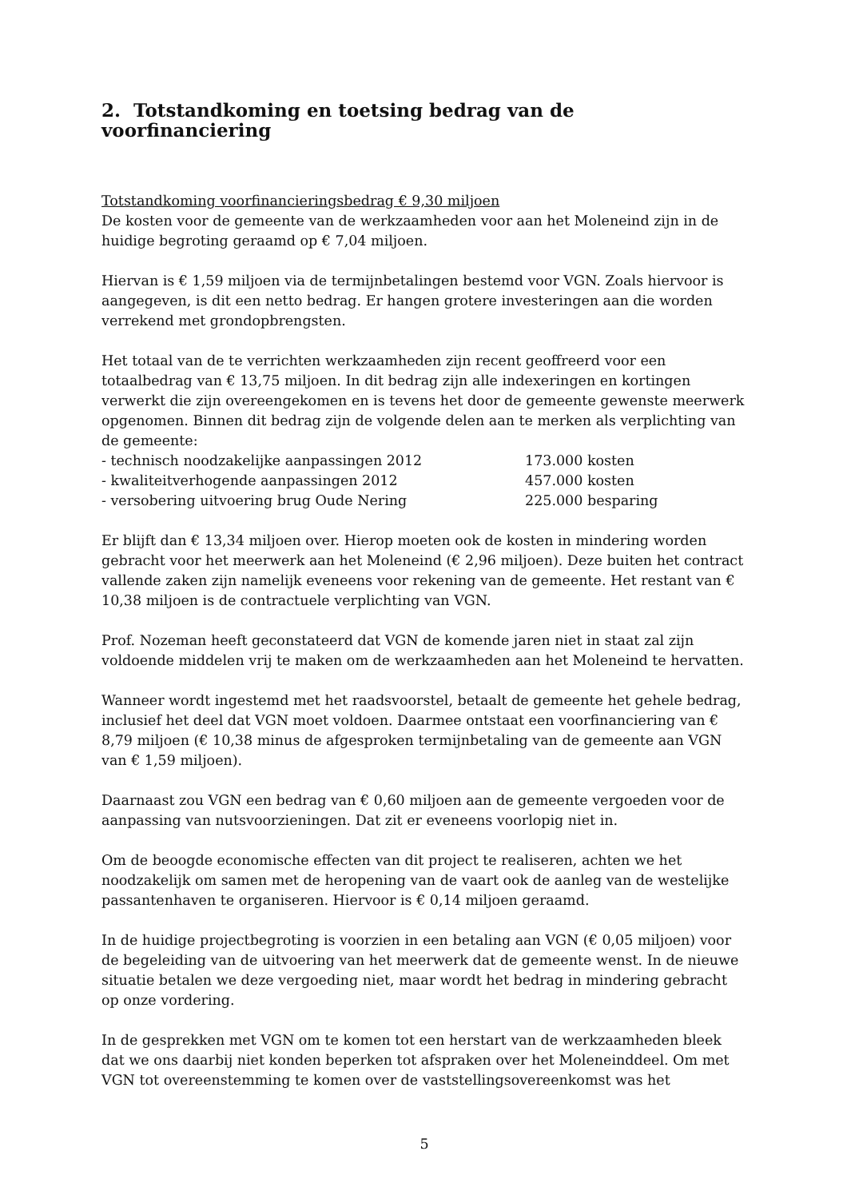2. Totstandkoming en toetsing bedrag van de voorfinanciering
Totstandkoming voorfinancieringsbedrag € 9,30 miljoen
De kosten voor de gemeente van de werkzaamheden voor aan het Moleneind zijn in de huidige begroting geraamd op € 7,04 miljoen.
Hiervan is € 1,59 miljoen via de termijnbetalingen bestemd voor VGN. Zoals hiervoor is aangegeven, is dit een netto bedrag. Er hangen grotere investeringen aan die worden verrekend met grondopbrengsten.
Het totaal van de te verrichten werkzaamheden zijn recent geoffreerd voor een totaalbedrag van € 13,75 miljoen. In dit bedrag zijn alle indexeringen en kortingen verwerkt die zijn overeengekomen en is tevens het door de gemeente gewenste meerwerk opgenomen. Binnen dit bedrag zijn de volgende delen aan te merken als verplichting van de gemeente:
- technisch noodzakelijke aanpassingen 2012 173.000 kosten
- kwaliteitverhogende aanpassingen 2012 457.000 kosten
- versobering uitvoering brug Oude Nering 225.000 besparing
Er blijft dan € 13,34 miljoen over. Hierop moeten ook de kosten in mindering worden gebracht voor het meerwerk aan het Moleneind (€ 2,96 miljoen). Deze buiten het contract vallende zaken zijn namelijk eveneens voor rekening van de gemeente. Het restant van € 10,38 miljoen is de contractuele verplichting van VGN.
Prof. Nozeman heeft geconstateerd dat VGN de komende jaren niet in staat zal zijn voldoende middelen vrij te maken om de werkzaamheden aan het Moleneind te hervatten.
Wanneer wordt ingestemd met het raadsvoorstel, betaalt de gemeente het gehele bedrag, inclusief het deel dat VGN moet voldoen. Daarmee ontstaat een voorfinanciering van € 8,79 miljoen (€ 10,38 minus de afgesproken termijnbetaling van de gemeente aan VGN van € 1,59 miljoen).
Daarnaast zou VGN een bedrag van € 0,60 miljoen aan de gemeente vergoeden voor de aanpassing van nutsvoorzieningen. Dat zit er eveneens voorlopig niet in.
Om de beoogde economische effecten van dit project te realiseren, achten we het noodzakelijk om samen met de heropening van de vaart ook de aanleg van de westelijke passantenhaven te organiseren. Hiervoor is € 0,14 miljoen geraamd.
In de huidige projectbegroting is voorzien in een betaling aan VGN (€ 0,05 miljoen) voor de begeleiding van de uitvoering van het meerwerk dat de gemeente wenst. In de nieuwe situatie betalen we deze vergoeding niet, maar wordt het bedrag in mindering gebracht op onze vordering.
In de gesprekken met VGN om te komen tot een herstart van de werkzaamheden bleek dat we ons daarbij niet konden beperken tot afspraken over het Moleneinddeel. Om met VGN tot overeenstemming te komen over de vaststellingsovereenkomst was het
5